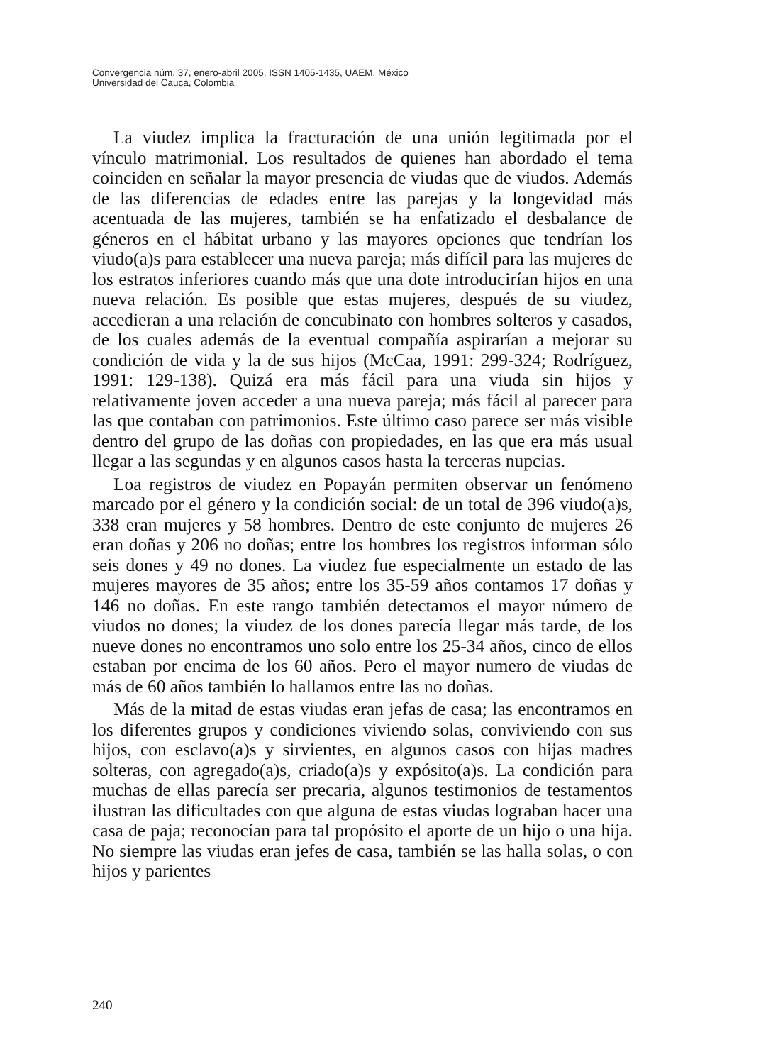Convergencia núm. 37, enero-abril 2005, ISSN 1405-1435, UAEM, México
Universidad del Cauca, Colombia
La viudez implica la fracturación de una unión legitimada por el vínculo matrimonial. Los resultados de quienes han abordado el tema coinciden en señalar la mayor presencia de viudas que de viudos. Además de las diferencias de edades entre las parejas y la longevidad más acentuada de las mujeres, también se ha enfatizado el desbalance de géneros en el hábitat urbano y las mayores opciones que tendrían los viudo(a)s para establecer una nueva pareja; más difícil para las mujeres de los estratos inferiores cuando más que una dote introducirían hijos en una nueva relación. Es posible que estas mujeres, después de su viudez, accedieran a una relación de concubinato con hombres solteros y casados, de los cuales además de la eventual compañía aspirarían a mejorar su condición de vida y la de sus hijos (McCaa, 1991: 299-324; Rodríguez, 1991: 129-138). Quizá era más fácil para una viuda sin hijos y relativamente joven acceder a una nueva pareja; más fácil al parecer para las que contaban con patrimonios. Este último caso parece ser más visible dentro del grupo de las doñas con propiedades, en las que era más usual llegar a las segundas y en algunos casos hasta la terceras nupcias.
Loa registros de viudez en Popayán permiten observar un fenómeno marcado por el género y la condición social: de un total de 396 viudo(a)s, 338 eran mujeres y 58 hombres. Dentro de este conjunto de mujeres 26 eran doñas y 206 no doñas; entre los hombres los registros informan sólo seis dones y 49 no dones. La viudez fue especialmente un estado de las mujeres mayores de 35 años; entre los 35-59 años contamos 17 doñas y 146 no doñas. En este rango también detectamos el mayor número de viudos no dones; la viudez de los dones parecía llegar más tarde, de los nueve dones no encontramos uno solo entre los 25-34 años, cinco de ellos estaban por encima de los 60 años. Pero el mayor numero de viudas de más de 60 años también lo hallamos entre las no doñas.
Más de la mitad de estas viudas eran jefas de casa; las encontramos en los diferentes grupos y condiciones viviendo solas, conviviendo con sus hijos, con esclavo(a)s y sirvientes, en algunos casos con hijas madres solteras, con agregado(a)s, criado(a)s y expósito(a)s. La condición para muchas de ellas parecía ser precaria, algunos testimonios de testamentos ilustran las dificultades con que alguna de estas viudas lograban hacer una casa de paja; reconocían para tal propósito el aporte de un hijo o una hija. No siempre las viudas eran jefes de casa, también se las halla solas, o con hijos y parientes
240